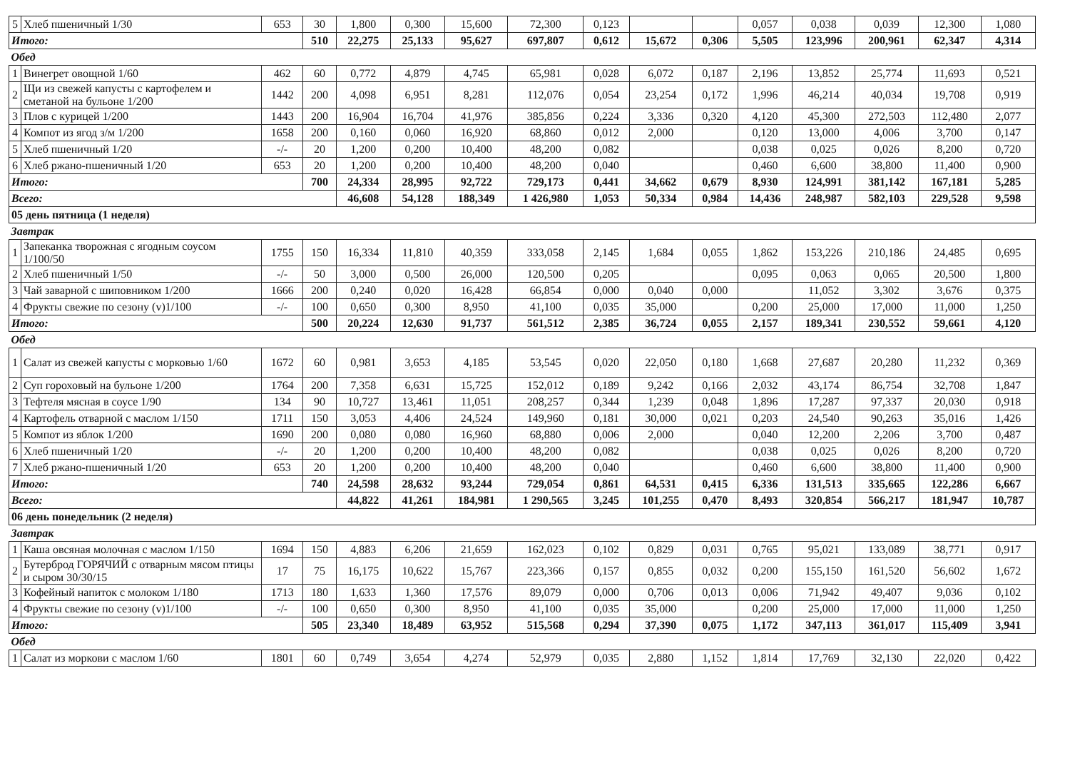| 5 | Хлеб пшеничный 1/30 | 653 | 30 | 1,800 | 0,300 | 15,600 | 72,300 | 0,123 | | | 0,057 | 0,038 | 0,039 | 12,300 | 1,080 |
| Итого: | | | 510 | 22,275 | 25,133 | 95,627 | 697,807 | 0,612 | 15,672 | 0,306 | 5,505 | 123,996 | 200,961 | 62,347 | 4,314 |
| Обед | | | | | | | | | | | | | | | |
| 1 | Винегрет овощной 1/60 | 462 | 60 | 0,772 | 4,879 | 4,745 | 65,981 | 0,028 | 6,072 | 0,187 | 2,196 | 13,852 | 25,774 | 11,693 | 0,521 |
| 2 | Щи из свежей капусты с картофелем и сметаной на бульоне 1/200 | 1442 | 200 | 4,098 | 6,951 | 8,281 | 112,076 | 0,054 | 23,254 | 0,172 | 1,996 | 46,214 | 40,034 | 19,708 | 0,919 |
| 3 | Плов с курицей 1/200 | 1443 | 200 | 16,904 | 16,704 | 41,976 | 385,856 | 0,224 | 3,336 | 0,320 | 4,120 | 45,300 | 272,503 | 112,480 | 2,077 |
| 4 | Компот из ягод з/м 1/200 | 1658 | 200 | 0,160 | 0,060 | 16,920 | 68,860 | 0,012 | 2,000 | | 0,120 | 13,000 | 4,006 | 3,700 | 0,147 |
| 5 | Хлеб пшеничный 1/20 | -/- | 20 | 1,200 | 0,200 | 10,400 | 48,200 | 0,082 | | | 0,038 | 0,025 | 0,026 | 8,200 | 0,720 |
| 6 | Хлеб ржано-пшеничный 1/20 | 653 | 20 | 1,200 | 0,200 | 10,400 | 48,200 | 0,040 | | | 0,460 | 6,600 | 38,800 | 11,400 | 0,900 |
| Итого: | | | 700 | 24,334 | 28,995 | 92,722 | 729,173 | 0,441 | 34,662 | 0,679 | 8,930 | 124,991 | 381,142 | 167,181 | 5,285 |
| Всего: | | | | 46,608 | 54,128 | 188,349 | 1 426,980 | 1,053 | 50,334 | 0,984 | 14,436 | 248,987 | 582,103 | 229,528 | 9,598 |
| 05 день пятница (1 неделя) | | | | | | | | | | | | | | | |
| Завтрак | | | | | | | | | | | | | | | |
| 1 | Запеканка творожная с ягодным соусом 1/100/50 | 1755 | 150 | 16,334 | 11,810 | 40,359 | 333,058 | 2,145 | 1,684 | 0,055 | 1,862 | 153,226 | 210,186 | 24,485 | 0,695 |
| 2 | Хлеб пшеничный 1/50 | -/- | 50 | 3,000 | 0,500 | 26,000 | 120,500 | 0,205 | | | 0,095 | 0,063 | 0,065 | 20,500 | 1,800 |
| 3 | Чай заварной с шиповником 1/200 | 1666 | 200 | 0,240 | 0,020 | 16,428 | 66,854 | 0,000 | 0,040 | 0,000 | | 11,052 | 3,302 | 3,676 | 0,375 |
| 4 | Фрукты свежие по сезону (v)1/100 | -/- | 100 | 0,650 | 0,300 | 8,950 | 41,100 | 0,035 | 35,000 | | 0,200 | 25,000 | 17,000 | 11,000 | 1,250 |
| Итого: | | | 500 | 20,224 | 12,630 | 91,737 | 561,512 | 2,385 | 36,724 | 0,055 | 2,157 | 189,341 | 230,552 | 59,661 | 4,120 |
| Обед | | | | | | | | | | | | | | | |
| 1 | Салат из свежей капусты с морковью 1/60 | 1672 | 60 | 0,981 | 3,653 | 4,185 | 53,545 | 0,020 | 22,050 | 0,180 | 1,668 | 27,687 | 20,280 | 11,232 | 0,369 |
| 2 | Суп гороховый на бульоне 1/200 | 1764 | 200 | 7,358 | 6,631 | 15,725 | 152,012 | 0,189 | 9,242 | 0,166 | 2,032 | 43,174 | 86,754 | 32,708 | 1,847 |
| 3 | Тефтеля мясная в соусе 1/90 | 134 | 90 | 10,727 | 13,461 | 11,051 | 208,257 | 0,344 | 1,239 | 0,048 | 1,896 | 17,287 | 97,337 | 20,030 | 0,918 |
| 4 | Картофель отварной с маслом 1/150 | 1711 | 150 | 3,053 | 4,406 | 24,524 | 149,960 | 0,181 | 30,000 | 0,021 | 0,203 | 24,540 | 90,263 | 35,016 | 1,426 |
| 5 | Компот из яблок 1/200 | 1690 | 200 | 0,080 | 0,080 | 16,960 | 68,880 | 0,006 | 2,000 | | 0,040 | 12,200 | 2,206 | 3,700 | 0,487 |
| 6 | Хлеб пшеничный 1/20 | -/- | 20 | 1,200 | 0,200 | 10,400 | 48,200 | 0,082 | | | 0,038 | 0,025 | 0,026 | 8,200 | 0,720 |
| 7 | Хлеб ржано-пшеничный 1/20 | 653 | 20 | 1,200 | 0,200 | 10,400 | 48,200 | 0,040 | | | 0,460 | 6,600 | 38,800 | 11,400 | 0,900 |
| Итого: | | | 740 | 24,598 | 28,632 | 93,244 | 729,054 | 0,861 | 64,531 | 0,415 | 6,336 | 131,513 | 335,665 | 122,286 | 6,667 |
| Всего: | | | | 44,822 | 41,261 | 184,981 | 1 290,565 | 3,245 | 101,255 | 0,470 | 8,493 | 320,854 | 566,217 | 181,947 | 10,787 |
| 06 день понедельник (2 неделя) | | | | | | | | | | | | | | | |
| Завтрак | | | | | | | | | | | | | | | |
| 1 | Каша овсяная молочная с маслом 1/150 | 1694 | 150 | 4,883 | 6,206 | 21,659 | 162,023 | 0,102 | 0,829 | 0,031 | 0,765 | 95,021 | 133,089 | 38,771 | 0,917 |
| 2 | Бутерброд ГОРЯЧИЙ с отварным мясом птицы и сыром 30/30/15 | 17 | 75 | 16,175 | 10,622 | 15,767 | 223,366 | 0,157 | 0,855 | 0,032 | 0,200 | 155,150 | 161,520 | 56,602 | 1,672 |
| 3 | Кофейный напиток с молоком 1/180 | 1713 | 180 | 1,633 | 1,360 | 17,576 | 89,079 | 0,000 | 0,706 | 0,013 | 0,006 | 71,942 | 49,407 | 9,036 | 0,102 |
| 4 | Фрукты свежие по сезону (v)1/100 | -/- | 100 | 0,650 | 0,300 | 8,950 | 41,100 | 0,035 | 35,000 | | 0,200 | 25,000 | 17,000 | 11,000 | 1,250 |
| Итого: | | | 505 | 23,340 | 18,489 | 63,952 | 515,568 | 0,294 | 37,390 | 0,075 | 1,172 | 347,113 | 361,017 | 115,409 | 3,941 |
| Обед | | | | | | | | | | | | | | | |
| 1 | Салат из моркови с маслом 1/60 | 1801 | 60 | 0,749 | 3,654 | 4,274 | 52,979 | 0,035 | 2,880 | 1,152 | 1,814 | 17,769 | 32,130 | 22,020 | 0,422 |